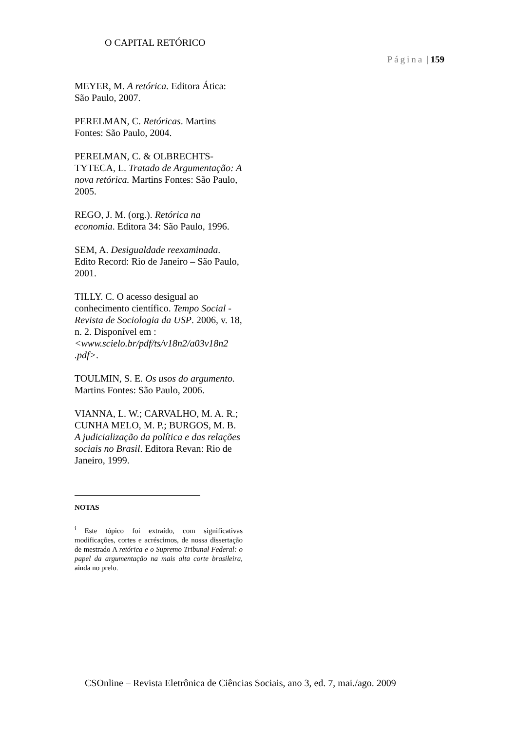O CAPITAL RETÓRICO
Página | 159
MEYER, M. A retórica. Editora Ática: São Paulo, 2007.
PERELMAN, C. Retóricas. Martins Fontes: São Paulo, 2004.
PERELMAN, C. & OLBRECHTS-TYTECA, L. Tratado de Argumentação: A nova retórica. Martins Fontes: São Paulo, 2005.
REGO, J. M. (org.). Retórica na economia. Editora 34: São Paulo, 1996.
SEM, A. Desigualdade reexaminada. Edito Record: Rio de Janeiro – São Paulo, 2001.
TILLY. C. O acesso desigual ao conhecimento científico. Tempo Social - Revista de Sociologia da USP. 2006, v. 18, n. 2. Disponível em :<www.scielo.br/pdf/ts/v18n2/a03v18n2 .pdf>.
TOULMIN, S. E. Os usos do argumento. Martins Fontes: São Paulo, 2006.
VIANNA, L. W.; CARVALHO, M. A. R.; CUNHA MELO, M. P.; BURGOS, M. B. A judicialização da política e das relações sociais no Brasil. Editora Revan: Rio de Janeiro, 1999.
NOTAS
<sup>i</sup> Este tópico foi extraído, com significativas modificações, cortes e acréscimos, de nossa dissertação de mestrado A retórica e o Supremo Tribunal Federal: o papel da argumentação na mais alta corte brasileira, ainda no prelo.
CSOnline – Revista Eletrônica de Ciências Sociais, ano 3, ed. 7, mai./ago. 2009